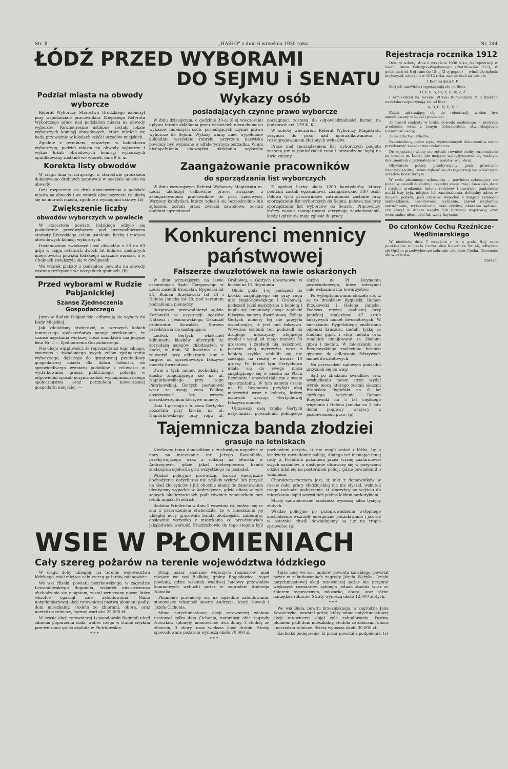Str. 8 „HASŁO" z dnia 6 września 1930 roku. Nr. 244
ŁÓDŹ PRZED WYBORAMI
DO SEJMU i SENATU
Podział miasta na obwody wyborcze
Referat Wyborczy Starostwa Grodzkiego ukończył przy współudziale pracowników Miejskiego Referatu Wyborczego prace nad podziałem miasta na obwody wyborcze. Równocześnie ustalone zostały lokale wyborczych komisyj obwodowych, które mieścić się będą przeważnie w lokalach szkół i urzędów miejskich.
Zgodnie z terminem, zawartym w kalendarzu wyborczym, podział miasta na obwody wyborcze i wykaz lokali obwodowych komisyj wyborczych opublikowany zostanie we wtorek, dnia 9 b. m.
Korekta listy obwodów
W ciągu dnia wczorajszego w starostwie grodzkiem dokonywano drobnych poprawek w podziale miasta na obwody.
Dziś rozpocznie się druk obwieszczenia o podziale miasta na obwody i we wtorek obwieszczenia te ukażą się na murach miasta, zgodnie z wymogami ustawy. (b)
Zwiększenie liczby
obwodów wyborczych w powiecie
W starostwie powiatu łódzkiego odbyło się posiedzenie przedwyborcze pod przewodnictwem starosty Rżewskiego celem ustalenia liczby i miejsca obwodowych komisji wyborczych.
Postanowiono zwiększyć ilość obwodów z 53 na 63 gdyż w ciągu ostatnich dwóch lat ludność niektórych miejscowości powiatu łódzkiego znacznie wzrosła, a w Chojnach zwiększyła się w dwójnasób.
We wtorek plakaty z podziałem powiatu na obwody zostaną rozlepione we wszystkich gminach. (b)
Przed wyborami w Rudzie Pabjanickiej
Szanse Zjednoczenia Gospodarczego
Jutro w Rudzie Pabjanickiej odbywają się wybory do Rady Miejskiej.
Jak zdołaliśmy stwierdzić, w szerszych kołach tamtejszego społeczeństwa panuje przekonanie, że szanse uzyskania większej ilości mandatów ma jedynie lista Nr. 1 — Zjednoczenia Gospodarczego.
Nie ulega wątpliwości, że reprezentanci tego silnego, zwartego i świadomego swych celów zjednoczenia wyborczego, dążącego do gruntownej przebudowy gospodarczej miasta dla dobra ludności, do sprawiedliwego wymiaru podatków i celowości w wydatkowaniu grosza publicznego, potrafją w odpowiedni sposób uczynić zadość wymaganiom całego społeczeństwa oraz potrzebom nowoczesnej gospodarki miejskiej. —
Wykazy osób
posiadających czynne prawo wyborcze
W dniu dzisiejszym, o godzinie 20-ej (8-ej wieczorem) upływa termin składania przez właścicieli nieruchomości wykazów imiennych osób, posiadających czynne prawo wyborcze do Sejmu. Wykazy winny mieć wypełnione dokładnie wszystkie rubryki, przyczem nazwiska powinny być wypisane w alfabetycznym porządku. Winni niedopełnienia obowiązku składania wykazów pociągnięci zostaną do odpowiedzialności karnej na podstawie art. 139 K. K.
W sobotę wieczorem Referat Wyborczy Magistratu przynosi do prac nad uporządkowaniem i rozsegregowaniem złożonych wykazów.
Prace nad sporządzeniem list wyborczych podjęte zostaną już w poniedziałek rano i prowadzone będą na dwie zmiany.
Zaangażowanie pracowników
do sporządzania list wyborczych
W dniu wczorajszym Referat Wyborczy Magistratu m. Łodzi ukończył całkowicie prace, związane z zaangażowaniem pracowników do prac spisowych. Wszyscy kandydaci, którzy zgłosili się bezpośrednio lub zgłoszeni zostali przez związki zawodowe, zostali poddani egzaminowi.
Z ogólnej liczby około 1200 kandydatów, którzy poddani zostali egzaminowi, zaangażowano 330 osób. Połowa tych pracowników zatrudniona zostanie przy sporządzaniu list wyborczych do Sejmu, połowa zaś przy sporządzaniu list wyborców do Senatu. Pracownicy, którzy zostali zaangażowani otrzymają zawiadomienia, kiedy i gdzie się mają zgłosić do pracy.
Konkurenci mennicy państwowej
Fałszerze dwuzłotówek na ławie oskarżonych
W dniu wczorajszym na ławie oskarżonych Sądu Okręgowego w Łodzi zasiedli Bronisław Rygielski lat 24, Roman Brzękowski lat 24 i Helena Janicka lat 29, pod zarzutem podrabiania pieniędzy.
Rozprawie przewodniczył sędzia Kozłowski w asystencji sędziów Natkesa i Jesionowskiego. Oskarżał prokurator Kowalski. Sprawa przedstawia się następująco:
Ludwik Gertych, właściciel kilkunastu kiosków ulicznych ze sprzedażą napojów chłodzących w Łodzi, w dniu 30 kwietnia r. b. zauważył przy odbieraniu sum z targów od sprzedawczyń fałszywe monety dwuzłotowe.
Dwie z tych monet pochodziły z kiosku znajdującego się na ul. Napiórkowskiego przy rogu Piotrkowskiej. Gertych postanowił wraz ze swoją żoną Feliksą obserwować, kto wręcza sprzedawczyniom fałszywe monety.
Dnia 1-go maja r. b. żona Gertycha pozostała przy kiosku na ul. Napiórkowskiego przy rogu ul. Grabowej, a Gertych obserwował w kiosku na Pl. Reymonta.
Około godz. 1-ej podszedł do kiosku znajdującego się przy rogu ulic Napiórkowskiego i Grabowej, podszedł jakiś mężczyzna z kobietą i napili się lemoniady chcąc zapłacić fałszywą monetą dwuzłotową. Felicja Gertych monety tej nie przyjęła owiadczając, iż jest ona fałszywa. Wówczas osobnik ten podszedł do drugiego mężczyzny stojącego opodal i wziął od niego monetę 50 groszową i zapłacił nią należność, poczem obaj mężczyźni wraz z kobietą szybko oddalili się nie czekając na resztę w kwocie 10 groszy. Po fakcie tym Gertychowa udała się do swego męża znajdującego się w kiosku na Placu Reymonta i opowiedziała mu o swem spostrzeżeniu. W tym samym czasie na Pl. Reymonta przybyli obaj mężczyźni wraz z kobietą, którzy usiłowali wręczyć Gertychowej fałszywą monetę.
Ujrzawszy całą trójkę Gertych natychmiast powiadomił pełniącego służbę na Pl. Reymonta posterunkowego, który zatrzymał całe wskazane mu towarzystwo.
Po wylegitymowaniu okazało się, iż są to Bronisław Rygielski, Roman Brzękowski i Helena Janicka. Podczas rewizji osobistej przy Janickiej znaleziono 47 sztuk fałszywych monet dwuzłotowych. W mieszkaniu Rygielskiego znaleziono odpadki kruszczu metali, łyżkę ze śladami gipsu i stop metalu oraz rondelek emaljowany ze śladami gipsu i metalu. W mieszkaniu zaś Brzękowskiego znaleziono foremki gipsowe do odlewania fałszywych monet dwuzłotowych.
Na przewodzie sądowym podsądni przyznali się do winy.
Sąd po zbadaniu świadków oraz wysłuchaniu mowy stron wydał wyrok mocą którego zostali skazani Bronisław Rygielski na 6 lat ciężkiego więzienia, Roman Brzękowski na 5 lat ciężkiego więzienia i Helena Janicka na 2 lata domu poprawy wszyscy z pozbawieniem praw. (p)
Tajemnicza banda złodziei
grasuje na letniskach
Niedawno temu donosiliśmy o zuchwałym napadzie w nocy na mieszkanie inż. Jeżego Rozenfelda, przebywającego wraz z rodziną na letnisku w Andrzejowie, gdzie jakaś niebezpieczna banda złodziejska ogołociła go z wszystkiego co posiadał.
Władze policyjne prowadząc bardzo energiczne dochodzenie dotychczas nie zdołały wykryć lub przyjść na ślad złoczyńców i już obecnie mamy do zanotowania identyczny wypadek w Andrzejowie, gdzie ofiarą w tych samych okolicznościach padł również zamieszkały tam letnik niejaki Friedrich.
Rodzina Friedricha w dniu 5 września rb. budząc się ze snu z przerażeniem stwierdziła, że w mieszkaniu jej ubiegłej nocy grasowała banda złodziejska, zabierając dosłownie wszystko z mieszkania co przedstawiało jakąkolwiek wartość. Friedrichowie do tego stopnia byli pozbawieni okrycia, iż nie mogli wstać z łóżka, by o kradzieży zawiadomić policję, dlatego też niemając innej rady p. Freidrich pukaniem przez ścianę zaalarmował swych sąsiadów, a następnie ubrawszy się w pożyczoną odzież udał się na posterunek policji, gdzie powiadomił o włamaniu.
Charakterystycznem jest, iż nikt z domowników w czasie całej pracy złodziejskiej nic nie słyszał, wskutek czego zachodzi podejrzenie, iż złoczyńcy po wejściu do mieszkania uśpili wszystkich jakimś lekkim narkotykiem.
Straty spowodowane kradzieżą wynoszą kilka tysięcy złotych.
Władze policyjne po przeprowadzeniu wstępnego dochodzenia wszczęły energiczne poszukiwania i jak się w ostatniej chwili dowiadujemy są już na tropie sprawców. (p)
Rejestracja rocznika 1912
Dziś, w sobotę, dnia 6 września 1930 roku, do rejestracji w lokalu Biura Policyjno-Wojskowego (Piotrkowska 212), w godzinach od 8-ej rano do 15-ej (3-ej popoł.) — winni się zgłosić mężczyźni, urodzeni w 1912 roku, zamieszkali na terenie
I Komisarjatu P. P.,
których nazwiska rozpoczynają się od liter:
O, P, R, S, Sz, T, U, W, Z, Ż.
i zamieszkali na terenie VIII-go Komisarjatu P. P, których nazwiska rozpoczynają się od liter:
A, B, C, D, E, F, G.
Każdy zgłaszający się do rejestracji, winien być zameldowany w Łodzi i posiadać:
1) dowód osobisty w braku dowodu osobistego — metrykę urodzenia wraz z innym dokumentem, stwierdzającym tożsamość osoby,
2) świadectwo szkolne.
Rzemieślnicy, prócz wyżej wymienionych dokumentów winni przedstawić świadectwa czeladnicze.
Do rejestracji winny się zgłosić również osoby, zamieszkałe na terenie m. Łodzi, nie mogące wylegitymować się ważnym dokumentem o przynależności państwowej obcej.
Obywatele polscy przebywający poza granicami Rzeczypospolitej, winni zgłosić się do rejestracji we właściwym urzędzie konsularnym.
W razie pisemnego zgłoszenia — powinien zgłaszający się podać w sposób dokładny i czytelny swoje imię i nazwisko, datę i miejsce urodzenia, imiona rodziców i nazwisko panieńskie matki (czy żyją, miejsce ich zamieszkania, dokładny adres w miejscu pobytu, jeśli czasowo wyjechał z miejsca (stałego) zamieszkania, narodowość, wyznanie, zawód względnie zatrudnienie, wykształcenie, stan cywilny, ukarania sądowe, czy służył w innem wojsku lub formacji wojskowej oraz ewentualne ułomności lub wady fizyczne.
Do członków Cechu Rzeźnicze-Wędliniarskiego
W niedzielę dnia 7 września r. b. o godz. 9-ej rano punktualnie w lokalu Cechu ulica Kopernika Nr. 46, odbędzie się Ogólne przedwyborcze zebranie członków Cechu. Obecność obowiązkowa.
Zarząd.
WSIE W PŁOMIENIACH
Cały szereg pożarów na terenie województwa łódzkiego
W ciągu doby ubiegłej, na terenie województwa łódzkiego, miał miejsce cały szereg pożarów, mianowicie:
We wsi Plisaki, powiatu piotrkowskiego, w zagrodzie Lewandowskiego Bogumiła, wskutek nieostrożnego obchodzenia się z ogniem, został wzniecony pożar, który wkrótce ogarnął całe zabudowania. Mimo natychmiastowej akcji ratowniczej pastwą płomieni padły: dom mieszkalny, stodoła ze zbiorami, obora, oraz narzędzia rolnicze, łącznej wartości 22,000 zł.
W czasie akcji ratowniczej Lewandowski Bogumił uległ silnemu poparzeniu ciała, wobec czego w stanie ciężkim przewieziono go do szpitala w Piotrkowskie.
* * *
Drugi pożar, znacznie większych rozmiarów, miał miejsce we wsi Białków, gminy Bogusławice, tegoż powiatu, gdzie wskutek wadliwej budowy przewodów kominowych wybuchł pożar w zagrodzie Andrzeja Nowaka.
Płomienie przeniosły się na sąsiednie zabudowania, stanowiące własność siostry Andrzeja, Marji Nowak i Józefa Cichonia.
Mimo natychmiastowej akcji ratowniczej zdołano uratować tylko dom Cichonia, natomiast obie zagrody Nowaków spłonęły, mianowicie: dwa domy, 3 stodoły ze zbiorem, 3 obory, oraz większa ilość drobiu. Straty spowodowane pożarem wynoszą około 70,000 zł.
* * *
Tejże nocy we wsi Janików, powiatu kaliskiego, powstał pożar w zabudowaniach zagrody Józefa Wężyka. Dzięki natychmiastowej akcji ratowniczej pożar nie przybrał większych rozmiarów, spłonęła jednak stodoła wraz ze zbiorem tegorocznym, młocarka, obora, oraz różne narzędzia rolnicze. Straty wynoszą około 12,000 złotych.
* * *
We wsi Biała, powitu brzezińskiego, w zagrodzie Jana Kowalczyka, powstał pożar, który mimo natychmiastowej akcji ratowniczej objął całe zabudowania. Pastwą płomieni padł dom mieszkalny, stodoła ze zbiorami, obora i narzędzia rolnicze. Straty wynoszą około 30,000 zł.
Zachodzi podejrzenie, iż pożar powstał z podpalenia. (s)